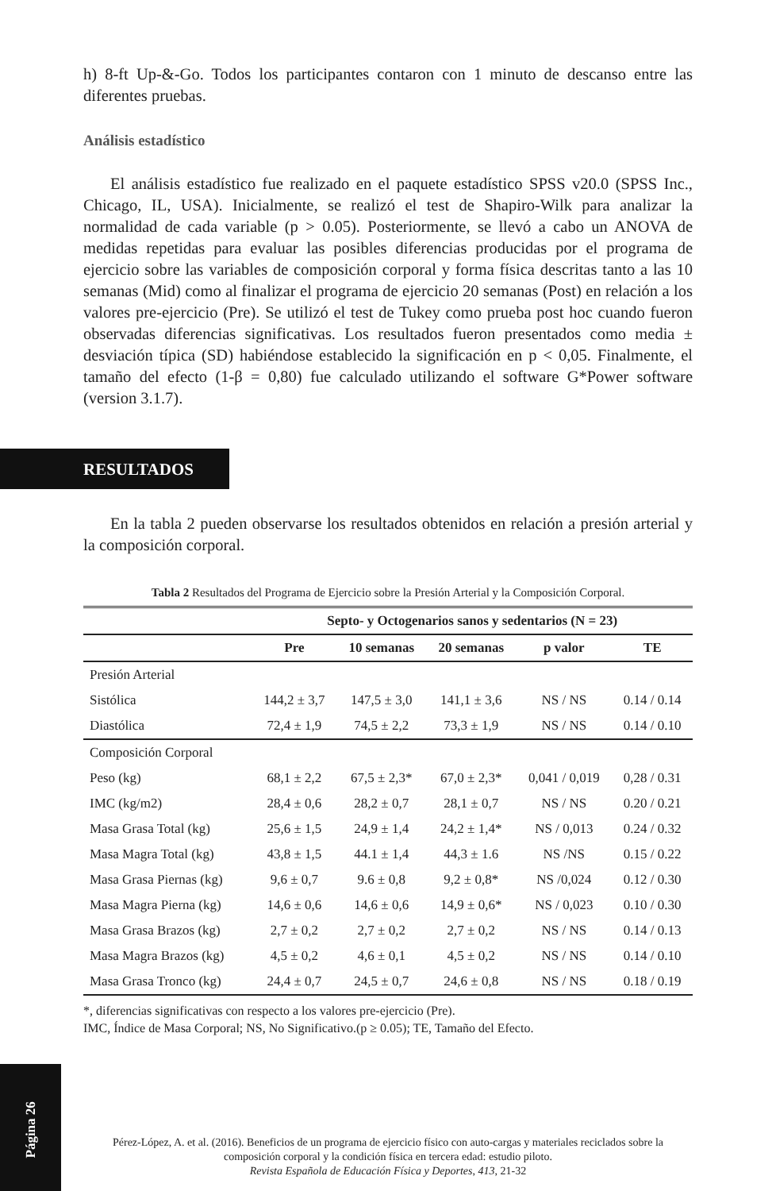h) 8-ft Up-&-Go. Todos los participantes contaron con 1 minuto de descanso entre las diferentes pruebas.
Análisis estadístico
El análisis estadístico fue realizado en el paquete estadístico SPSS v20.0 (SPSS Inc., Chicago, IL, USA). Inicialmente, se realizó el test de Shapiro-Wilk para analizar la normalidad de cada variable (p > 0.05). Posteriormente, se llevó a cabo un ANOVA de medidas repetidas para evaluar las posibles diferencias producidas por el programa de ejercicio sobre las variables de composición corporal y forma física descritas tanto a las 10 semanas (Mid) como al finalizar el programa de ejercicio 20 semanas (Post) en relación a los valores pre-ejercicio (Pre). Se utilizó el test de Tukey como prueba post hoc cuando fueron observadas diferencias significativas. Los resultados fueron presentados como media ± desviación típica (SD) habiéndose establecido la significación en p < 0,05. Finalmente, el tamaño del efecto (1-β = 0,80) fue calculado utilizando el software G*Power software (version 3.1.7).
RESULTADOS
En la tabla 2 pueden observarse los resultados obtenidos en relación a presión arterial y la composición corporal.
Tabla 2 Resultados del Programa de Ejercicio sobre la Presión Arterial y la Composición Corporal.
| | Septo- y Octogenarios sanos y sedentarios (N = 23) | | | | |
| --- | --- | --- | --- | --- | --- |
| | Pre | 10 semanas | 20 semanas | p valor | TE |
| Presión Arterial | | | | | |
| Sistólica | 144,2 ± 3,7 | 147,5 ± 3,0 | 141,1 ± 3,6 | NS / NS | 0.14 / 0.14 |
| Diastólica | 72,4 ± 1,9 | 74,5 ± 2,2 | 73,3 ± 1,9 | NS / NS | 0.14 / 0.10 |
| Composición Corporal | | | | | |
| Peso (kg) | 68,1 ± 2,2 | 67,5 ± 2,3* | 67,0 ± 2,3* | 0,041 / 0,019 | 0,28 / 0.31 |
| IMC (kg/m2) | 28,4 ± 0,6 | 28,2 ± 0,7 | 28,1 ± 0,7 | NS / NS | 0.20 / 0.21 |
| Masa Grasa Total (kg) | 25,6 ± 1,5 | 24,9 ± 1,4 | 24,2 ± 1,4* | NS / 0,013 | 0.24 / 0.32 |
| Masa Magra Total (kg) | 43,8 ± 1,5 | 44.1 ± 1,4 | 44,3 ± 1.6 | NS /NS | 0.15 / 0.22 |
| Masa Grasa Piernas (kg) | 9,6 ± 0,7 | 9.6 ± 0,8 | 9,2 ± 0,8* | NS /0,024 | 0.12 / 0.30 |
| Masa Magra Pierna (kg) | 14,6 ± 0,6 | 14,6 ± 0,6 | 14,9 ± 0,6* | NS / 0,023 | 0.10 / 0.30 |
| Masa Grasa Brazos (kg) | 2,7 ± 0,2 | 2,7 ± 0,2 | 2,7 ± 0,2 | NS / NS | 0.14 / 0.13 |
| Masa Magra Brazos (kg) | 4,5 ± 0,2 | 4,6 ± 0,1 | 4,5 ± 0,2 | NS / NS | 0.14 / 0.10 |
| Masa Grasa Tronco (kg) | 24,4 ± 0,7 | 24,5 ± 0,7 | 24,6 ± 0,8 | NS / NS | 0.18 / 0.19 |
*, diferencias significativas con respecto a los valores pre-ejercicio (Pre).
IMC, Índice de Masa Corporal; NS, No Significativo.(p ≥ 0.05); TE, Tamaño del Efecto.
Página 26
Pérez-López, A. et al. (2016). Beneficios de un programa de ejercicio físico con auto-cargas y materiales reciclados sobre la composición corporal y la condición física en tercera edad: estudio piloto.
Revista Española de Educación Física y Deportes, 413, 21-32